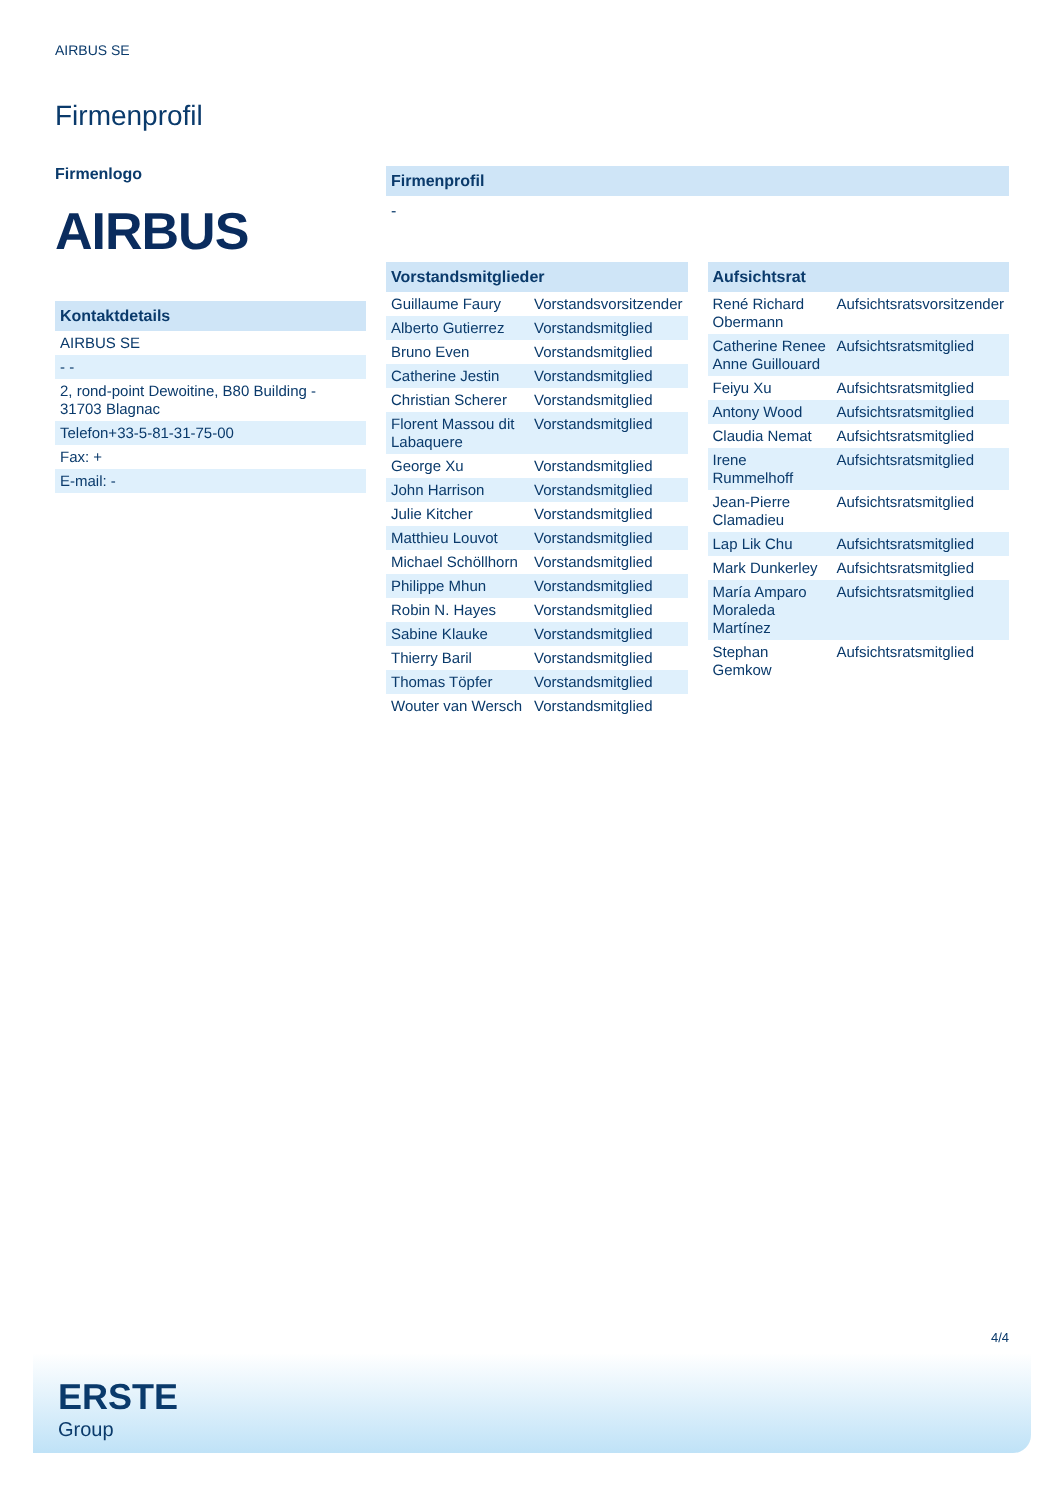AIRBUS SE
Firmenprofil
Firmenlogo
AIRBUS
Kontaktdetails
| AIRBUS SE |
| - - |
| 2, rond-point Dewoitine, B80 Building - 31703 Blagnac |
| Telefon+33-5-81-31-75-00 |
| Fax: + |
| E-mail: - |
Firmenprofil
-
Vorstandsmitglieder
| Guillaume Faury | Vorstandsvorsitzender |
| Alberto Gutierrez | Vorstandsmitglied |
| Bruno Even | Vorstandsmitglied |
| Catherine Jestin | Vorstandsmitglied |
| Christian Scherer | Vorstandsmitglied |
| Florent Massou dit Labaquere | Vorstandsmitglied |
| George Xu | Vorstandsmitglied |
| John Harrison | Vorstandsmitglied |
| Julie Kitcher | Vorstandsmitglied |
| Matthieu Louvot | Vorstandsmitglied |
| Michael Schöllhorn | Vorstandsmitglied |
| Philippe Mhun | Vorstandsmitglied |
| Robin N. Hayes | Vorstandsmitglied |
| Sabine Klauke | Vorstandsmitglied |
| Thierry Baril | Vorstandsmitglied |
| Thomas Töpfer | Vorstandsmitglied |
| Wouter van Wersch | Vorstandsmitglied |
Aufsichtsrat
| René Richard Obermann | Aufsichtsratsvorsitzender |
| Catherine Renee Anne Guillouard | Aufsichtsratsmitglied |
| Feiyu Xu | Aufsichtsratsmitglied |
| Antony Wood | Aufsichtsratsmitglied |
| Claudia Nemat | Aufsichtsratsmitglied |
| Irene Rummelhoff | Aufsichtsratsmitglied |
| Jean-Pierre Clamadieu | Aufsichtsratsmitglied |
| Lap Lik Chu | Aufsichtsratsmitglied |
| Mark Dunkerley | Aufsichtsratsmitglied |
| María Amparo Moraleda Martínez | Aufsichtsratsmitglied |
| Stephan Gemkow | Aufsichtsratsmitglied |
4/4
ERSTE
Group